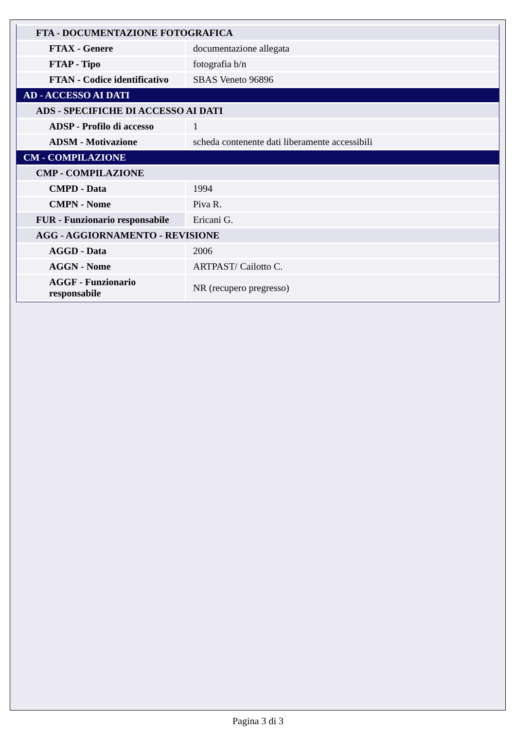| FTA - DOCUMENTAZIONE FOTOGRAFICA | |
| FTAX - Genere | documentazione allegata |
| FTAP - Tipo | fotografia b/n |
| FTAN - Codice identificativo | SBAS Veneto 96896 |
| AD - ACCESSO AI DATI | |
| ADS - SPECIFICHE DI ACCESSO AI DATI | |
| ADSP - Profilo di accesso | 1 |
| ADSM - Motivazione | scheda contenente dati liberamente accessibili |
| CM - COMPILAZIONE | |
| CMP - COMPILAZIONE | |
| CMPD - Data | 1994 |
| CMPN - Nome | Piva R. |
| FUR - Funzionario responsabile | Ericani G. |
| AGG - AGGIORNAMENTO - REVISIONE | |
| AGGD - Data | 2006 |
| AGGN - Nome | ARTPAST/ Cailotto C. |
| AGGF - Funzionario responsabile | NR (recupero pregresso) |
Pagina 3 di 3